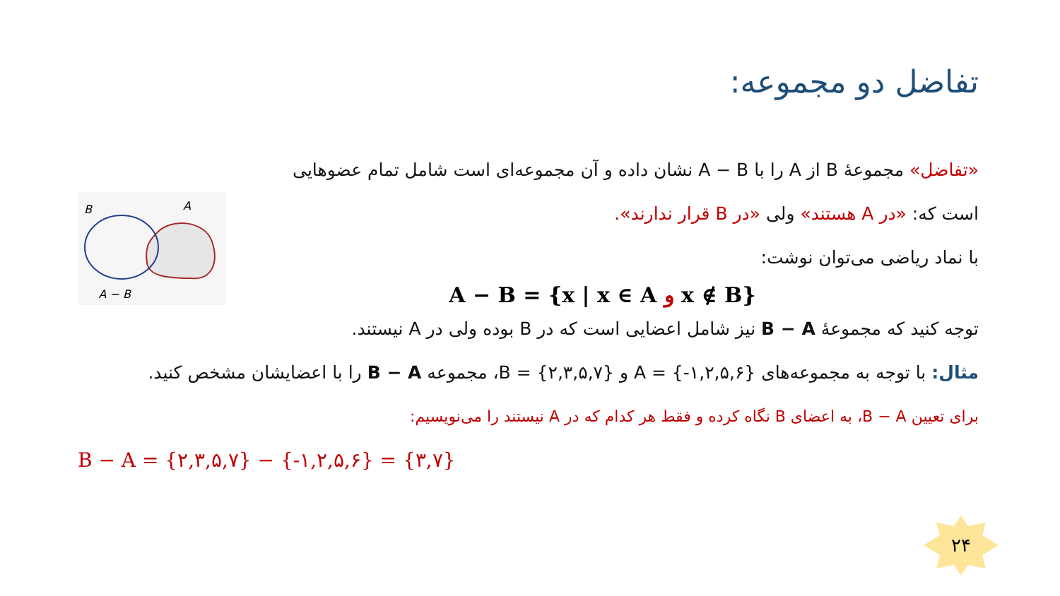تفاضل دو مجموعه:
«تفاضل» مجموعهٔ B از A را با A − B نشان داده و آن مجموعه‌ای است شامل تمام عضوهایی
است که: «در A هستند» ولی «در B قرار ندارند».
با نماد ریاضی می‌توان نوشت:
A − B = {x | x ∈ A و x ∉ B}
B
A
A − B
توجه کنید که مجموعهٔ B − A نیز شامل اعضایی است که در B بوده ولی در A نیستند.
مثال: با توجه به مجموعه‌های A = {-۱,۲,۵,۶} و B = {۲,۳,۵,۷}، مجموعه B − A را با اعضایشان مشخص کنید.
برای تعیین B − A، به اعضای B نگاه کرده و فقط هر کدام که در A نیستند را می‌نویسیم:
B − A = {۲,۳,۵,۷} − {-۱,۲,۵,۶} = {۳,۷}
۲۴